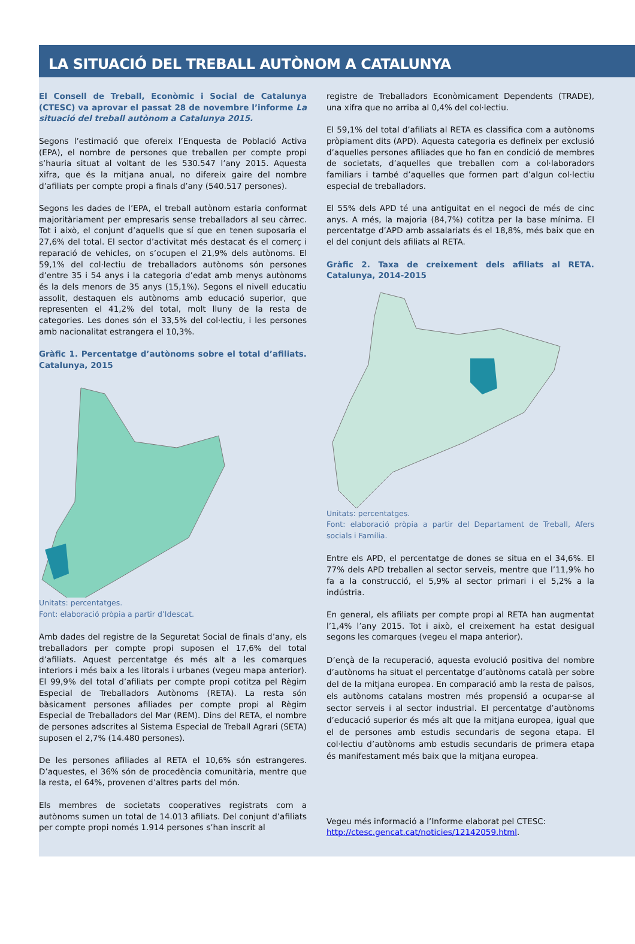LA SITUACIÓ DEL TREBALL AUTÒNOM A CATALUNYA
El Consell de Treball, Econòmic i Social de Catalunya (CTESC) va aprovar el passat 28 de novembre l’informe La situació del treball autònom a Catalunya 2015.
Segons l’estimació que ofereix l’Enquesta de Població Activa (EPA), el nombre de persones que treballen per compte propi s’hauria situat al voltant de les 530.547 l’any 2015. Aquesta xifra, que és la mitjana anual, no difereix gaire del nombre d’afiliats per compte propi a finals d’any (540.517 persones).
Segons les dades de l’EPA, el treball autònom estaria conformat majoritàriament per empresaris sense treballadors al seu càrrec. Tot i això, el conjunt d’aquells que sí que en tenen suposaria el 27,6% del total. El sector d’activitat més destacat és el comerç i reparació de vehicles, on s’ocupen el 21,9% dels autònoms. El 59,1% del col·lectiu de treballadors autònoms són persones d’entre 35 i 54 anys i la categoria d’edat amb menys autònoms és la dels menors de 35 anys (15,1%). Segons el nivell educatiu assolit, destaquen els autònoms amb educació superior, que representen el 41,2% del total, molt lluny de la resta de categories. Les dones són el 33,5% del col·lectiu, i les persones amb nacionalitat estrangera el 10,3%.
Gràfic 1. Percentatge d’autònoms sobre el total d’afiliats. Catalunya, 2015
Unitats: percentatges.
Font: elaboració pròpia a partir d’Idescat.
Amb dades del registre de la Seguretat Social de finals d’any, els treballadors per compte propi suposen el 17,6% del total d’afiliats. Aquest percentatge és més alt a les comarques interiors i més baix a les litorals i urbanes (vegeu mapa anterior). El 99,9% del total d’afiliats per compte propi cotitza pel Règim Especial de Treballadors Autònoms (RETA). La resta són bàsicament persones afiliades per compte propi al Règim Especial de Treballadors del Mar (REM). Dins del RETA, el nombre de persones adscrites al Sistema Especial de Treball Agrari (SETA) suposen el 2,7% (14.480 persones).
De les persones afiliades al RETA el 10,6% són estrangeres. D’aquestes, el 36% són de procedència comunitària, mentre que la resta, el 64%, provenen d’altres parts del món.
Els membres de societats cooperatives registrats com a autònoms sumen un total de 14.013 afiliats. Del conjunt d’afiliats per compte propi només 1.914 persones s’han inscrit al
registre de Treballadors Econòmicament Dependents (TRADE), una xifra que no arriba al 0,4% del col·lectiu.
El 59,1% del total d’afiliats al RETA es classifica com a autònoms pròpiament dits (APD). Aquesta categoria es defineix per exclusió d’aquelles persones afiliades que ho fan en condició de membres de societats, d’aquelles que treballen com a col·laboradors familiars i també d’aquelles que formen part d’algun col·lectiu especial de treballadors.
El 55% dels APD té una antiguitat en el negoci de més de cinc anys. A més, la majoria (84,7%) cotitza per la base mínima. El percentatge d’APD amb assalariats és el 18,8%, més baix que en el del conjunt dels afiliats al RETA.
Gràfic 2. Taxa de creixement dels afiliats al RETA. Catalunya, 2014-2015
Unitats: percentatges.
Font: elaboració pròpia a partir del Departament de Treball, Afers socials i Família.
Entre els APD, el percentatge de dones se situa en el 34,6%. El 77% dels APD treballen al sector serveis, mentre que l’11,9% ho fa a la construcció, el 5,9% al sector primari i el 5,2% a la indústria.
En general, els afiliats per compte propi al RETA han augmentat l’1,4% l’any 2015. Tot i això, el creixement ha estat desigual segons les comarques (vegeu el mapa anterior).
D’ençà de la recuperació, aquesta evolució positiva del nombre d’autònoms ha situat el percentatge d’autònoms català per sobre del de la mitjana europea. En comparació amb la resta de països, els autònoms catalans mostren més propensió a ocupar-se al sector serveis i al sector industrial. El percentatge d’autònoms d’educació superior és més alt que la mitjana europea, igual que el de persones amb estudis secundaris de segona etapa. El col·lectiu d’autònoms amb estudis secundaris de primera etapa és manifestament més baix que la mitjana europea.
Vegeu més informació a l’Informe elaborat pel CTESC:
http://ctesc.gencat.cat/noticies/12142059.html.